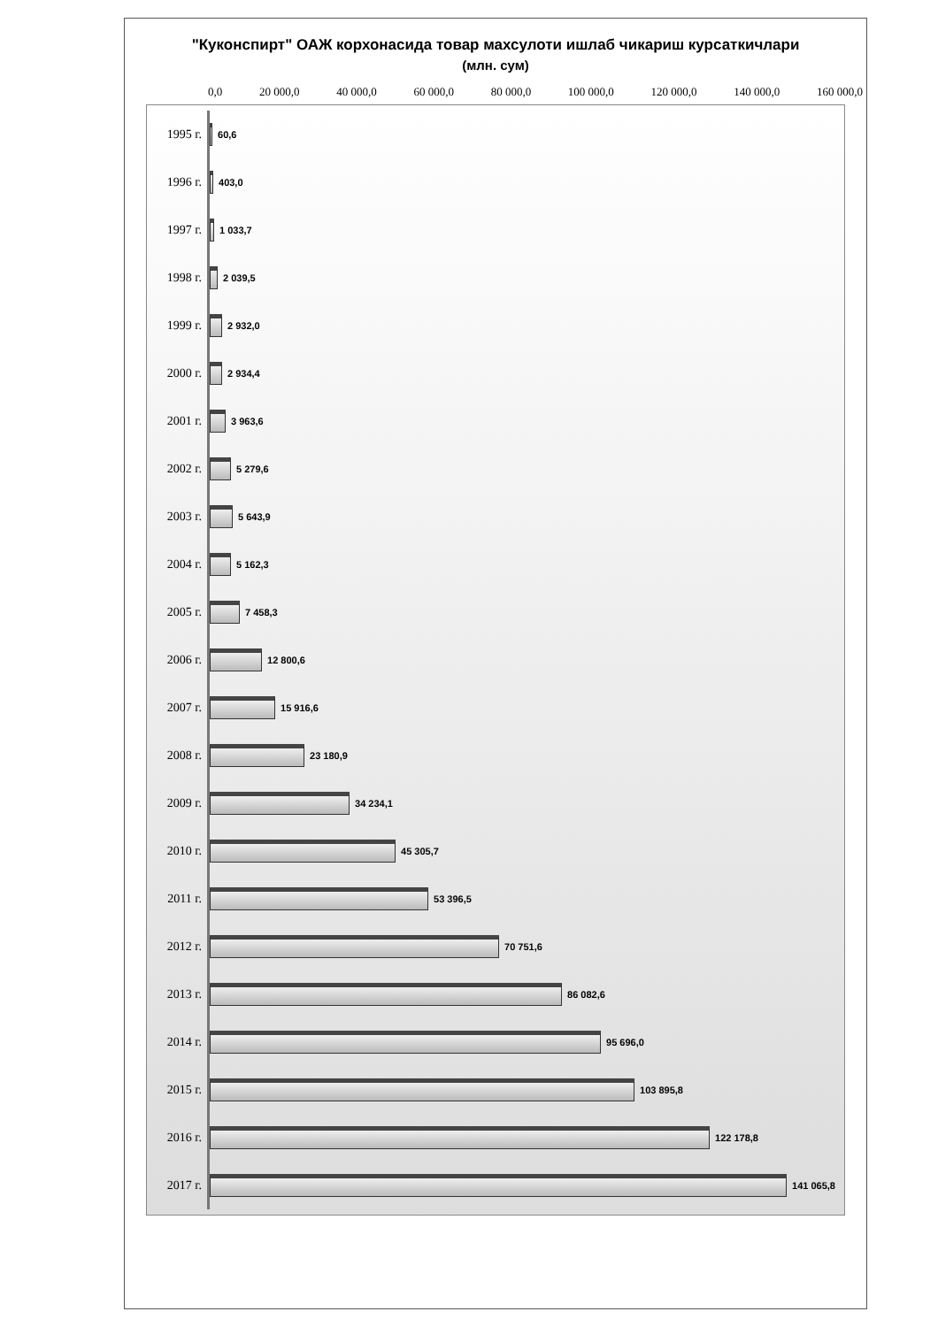"Куконспирт" ОАЖ корхонасида товар махсулоти ишлаб чикариш курсаткичлари
(млн. сум)
0,0 20 000,0 40 000,0 60 000,0 80 000,0 100 000,0 120 000,0 140 000,0 160 000,0
1995 г.
60,6
1996 г.
403,0
1997 г.
1 033,7
1998 г.
2 039,5
1999 г.
2 932,0
2000 г.
2 934,4
2001 г.
3 963,6
2002 г.
5 279,6
2003 г.
5 643,9
2004 г.
5 162,3
2005 г.
7 458,3
2006 г.
12 800,6
2007 г.
15 916,6
2008 г.
23 180,9
2009 г.
34 234,1
2010 г.
45 305,7
2011 г.
53 396,5
2012 г.
70 751,6
2013 г.
86 082,6
2014 г.
95 696,0
2015 г.
103 895,8
2016 г.
122 178,8
2017 г.
141 065,8